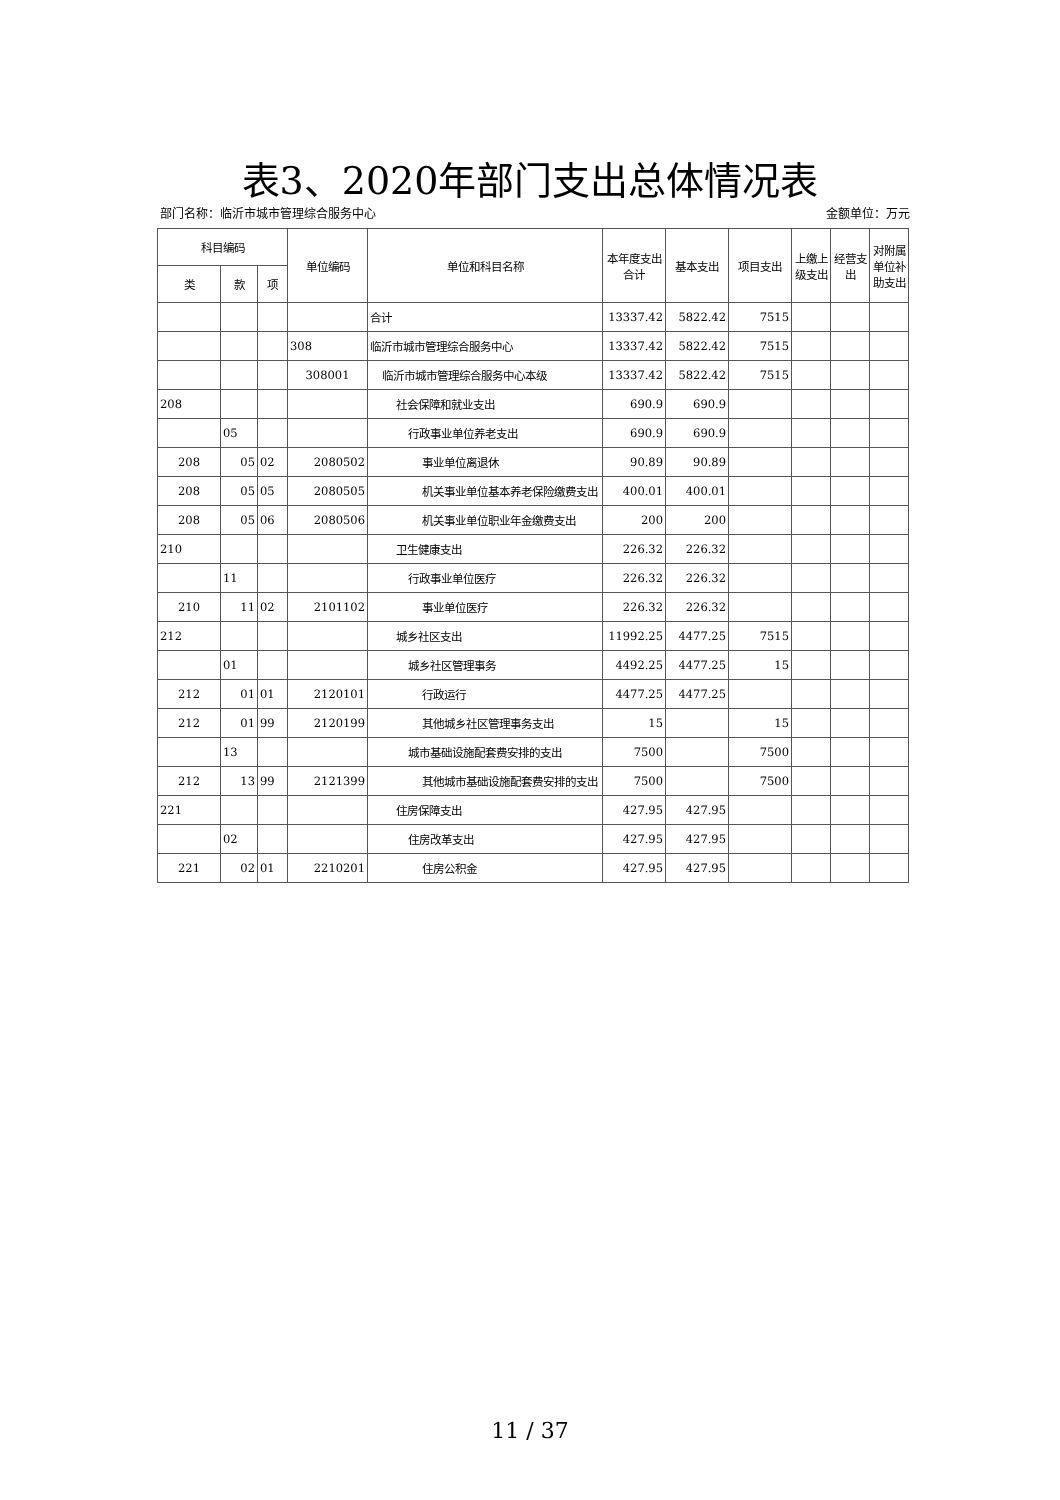表3、2020年部门支出总体情况表
部门名称：临沂市城市管理综合服务中心 金额单位：万元
| 科目编码 | | | 单位编码 | 单位和科目名称 | 本年度支出合计 | 基本支出 | 项目支出 | 上缴上级支出 | 经营支出 | 对附属单位补助支出 |
| --- | --- | --- | --- | --- | --- | --- | --- | --- | --- | --- |
| 类 | 款 | 项 | | | | | | | | |
| | | | | 合计 | 13337.42 | 5822.42 | 7515 | | | |
| | | | 308 | 临沂市城市管理综合服务中心 | 13337.42 | 5822.42 | 7515 | | | |
| | | | 308001 | 临沂市城市管理综合服务中心本级 | 13337.42 | 5822.42 | 7515 | | | |
| 208 | | | | 社会保障和就业支出 | 690.9 | 690.9 | | | | |
| | 05 | | | 行政事业单位养老支出 | 690.9 | 690.9 | | | | |
| 208 | 05 | 02 | 2080502 | 事业单位离退休 | 90.89 | 90.89 | | | | |
| 208 | 05 | 05 | 2080505 | 机关事业单位基本养老保险缴费支出 | 400.01 | 400.01 | | | | |
| 208 | 05 | 06 | 2080506 | 机关事业单位职业年金缴费支出 | 200 | 200 | | | | |
| 210 | | | | 卫生健康支出 | 226.32 | 226.32 | | | | |
| | 11 | | | 行政事业单位医疗 | 226.32 | 226.32 | | | | |
| 210 | 11 | 02 | 2101102 | 事业单位医疗 | 226.32 | 226.32 | | | | |
| 212 | | | | 城乡社区支出 | 11992.25 | 4477.25 | 7515 | | | |
| | 01 | | | 城乡社区管理事务 | 4492.25 | 4477.25 | 15 | | | |
| 212 | 01 | 01 | 2120101 | 行政运行 | 4477.25 | 4477.25 | | | | |
| 212 | 01 | 99 | 2120199 | 其他城乡社区管理事务支出 | 15 | | 15 | | | |
| | 13 | | | 城市基础设施配套费安排的支出 | 7500 | | 7500 | | | |
| 212 | 13 | 99 | 2121399 | 其他城市基础设施配套费安排的支出 | 7500 | | 7500 | | | |
| 221 | | | | 住房保障支出 | 427.95 | 427.95 | | | | |
| | 02 | | | 住房改革支出 | 427.95 | 427.95 | | | | |
| 221 | 02 | 01 | 2210201 | 住房公积金 | 427.95 | 427.95 | | | | |
11 / 37